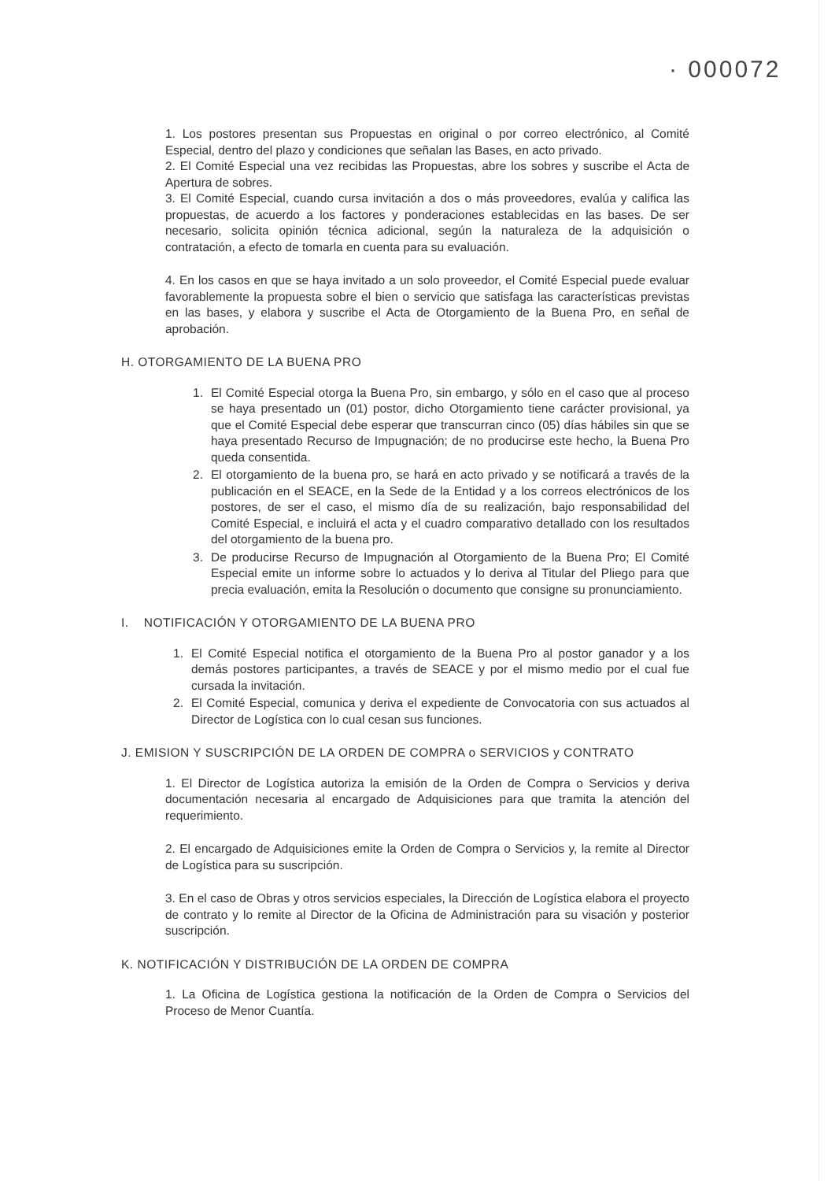· 000072
1. Los postores presentan sus Propuestas en original o por correo electrónico, al Comité Especial, dentro del plazo y condiciones que señalan las Bases, en acto privado.
2. El Comité Especial una vez recibidas las Propuestas, abre los sobres y suscribe el Acta de Apertura de sobres.
3. El Comité Especial, cuando cursa invitación a dos o más proveedores, evalúa y califica las propuestas, de acuerdo a los factores y ponderaciones establecidas en las bases. De ser necesario, solicita opinión técnica adicional, según la naturaleza de la adquisición o contratación, a efecto de tomarla en cuenta para su evaluación.
4. En los casos en que se haya invitado a un solo proveedor, el Comité Especial puede evaluar favorablemente la propuesta sobre el bien o servicio que satisfaga las características previstas en las bases, y elabora y suscribe el Acta de Otorgamiento de la Buena Pro, en señal de aprobación.
H. OTORGAMIENTO DE LA BUENA PRO
1. El Comité Especial otorga la Buena Pro, sin embargo, y sólo en el caso que al proceso se haya presentado un (01) postor, dicho Otorgamiento tiene carácter provisional, ya que el Comité Especial debe esperar que transcurran cinco (05) días hábiles sin que se haya presentado Recurso de Impugnación; de no producirse este hecho, la Buena Pro queda consentida.
2. El otorgamiento de la buena pro, se hará en acto privado y se notificará a través de la publicación en el SEACE, en la Sede de la Entidad y a los correos electrónicos de los postores, de ser el caso, el mismo día de su realización, bajo responsabilidad del Comité Especial, e incluirá el acta y el cuadro comparativo detallado con los resultados del otorgamiento de la buena pro.
3. De producirse Recurso de Impugnación al Otorgamiento de la Buena Pro; El Comité Especial emite un informe sobre lo actuados y lo deriva al Titular del Pliego para que precia evaluación, emita la Resolución o documento que consigne su pronunciamiento.
I. NOTIFICACIÓN Y OTORGAMIENTO DE LA BUENA PRO
1. El Comité Especial notifica el otorgamiento de la Buena Pro al postor ganador y a los demás postores participantes, a través de SEACE y por el mismo medio por el cual fue cursada la invitación.
2. El Comité Especial, comunica y deriva el expediente de Convocatoria con sus actuados al Director de Logística con lo cual cesan sus funciones.
J. EMISION Y SUSCRIPCIÓN DE LA ORDEN DE COMPRA o SERVICIOS y CONTRATO
1. El Director de Logística autoriza la emisión de la Orden de Compra o Servicios y deriva documentación necesaria al encargado de Adquisiciones para que tramita la atención del requerimiento.
2. El encargado de Adquisiciones emite la Orden de Compra o Servicios y, la remite al Director de Logística para su suscripción.
3. En el caso de Obras y otros servicios especiales, la Dirección de Logística elabora el proyecto de contrato y lo remite al Director de la Oficina de Administración para su visación y posterior suscripción.
K. NOTIFICACIÓN Y DISTRIBUCIÓN DE LA ORDEN DE COMPRA
1. La Oficina de Logística gestiona la notificación de la Orden de Compra o Servicios del Proceso de Menor Cuantía.